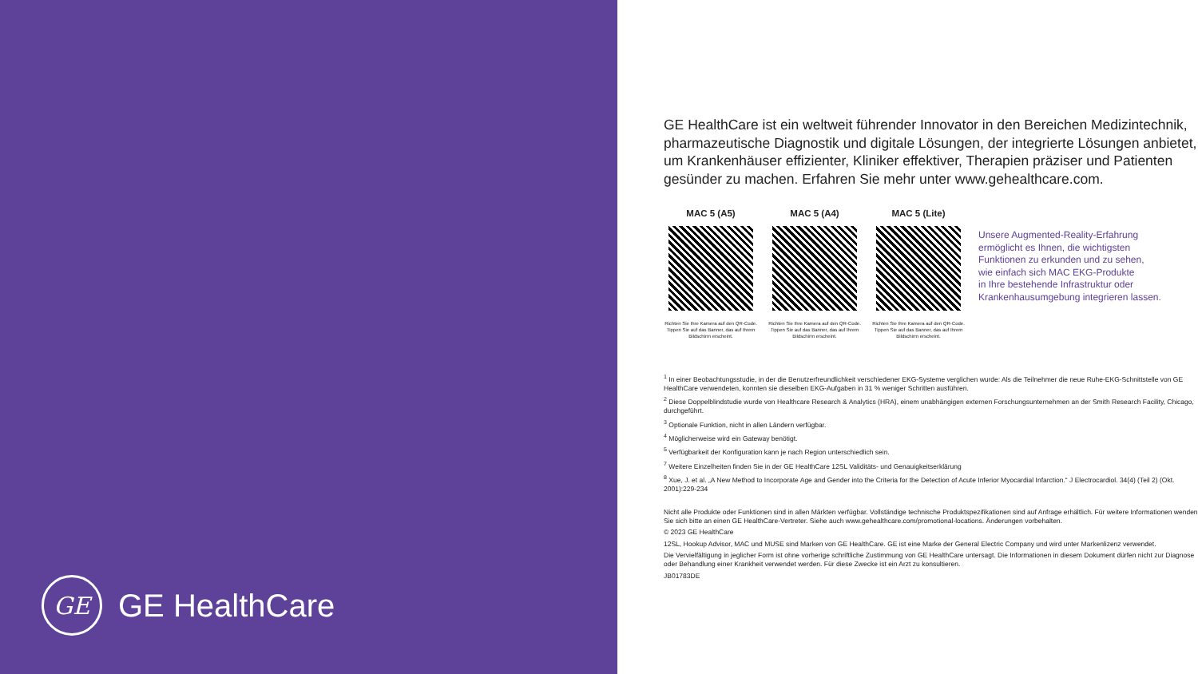GE
GE HealthCare
GE HealthCare ist ein weltweit führender Innovator in den Bereichen Medizintechnik, pharmazeutische Diagnostik und digitale Lösungen, der integrierte Lösungen anbietet, um Krankenhäuser effizienter, Kliniker effektiver, Therapien präziser und Patienten gesünder zu machen. Erfahren Sie mehr unter www.gehealthcare.com.
MAC 5 (A5)
Richten Sie Ihre Kamera auf den QR-Code. Tippen Sie auf das Banner, das auf Ihrem Bildschirm erscheint.
MAC 5 (A4)
Richten Sie Ihre Kamera auf den QR-Code. Tippen Sie auf das Banner, das auf Ihrem Bildschirm erscheint.
MAC 5 (Lite)
Richten Sie Ihre Kamera auf den QR-Code. Tippen Sie auf das Banner, das auf Ihrem Bildschirm erscheint.
Unsere Augmented-Reality-Erfahrung
ermöglicht es Ihnen, die wichtigsten
Funktionen zu erkunden und zu sehen,
wie einfach sich MAC EKG-Produkte
in Ihre bestehende Infrastruktur oder
Krankenhausumgebung integrieren lassen.
<sup>1</sup> In einer Beobachtungsstudie, in der die Benutzerfreundlichkeit verschiedener EKG-Systeme verglichen wurde: Als die Teilnehmer die neue Ruhe-EKG-Schnittstelle von GE HealthCare verwendeten, konnten sie dieselben EKG-Aufgaben in 31 % weniger Schritten ausführen.
<sup>2</sup> Diese Doppelblindstudie wurde von Healthcare Research & Analytics (HRA), einem unabhängigen externen Forschungsunternehmen an der Smith Research Facility, Chicago, durchgeführt.
<sup>3</sup> Optionale Funktion, nicht in allen Ländern verfügbar.
<sup>4</sup> Möglicherweise wird ein Gateway benötigt.
<sup>5</sup> Verfügbarkeit der Konfiguration kann je nach Region unterschiedlich sein.
<sup>7</sup> Weitere Einzelheiten finden Sie in der GE HealthCare 12SL Validitäts- und Genauigkeitserklärung
<sup>8</sup> Xue, J. et al. „A New Method to Incorporate Age and Gender into the Criteria for the Detection of Acute Inferior Myocardial Infarction.“ J Electrocardiol. 34(4) (Teil 2) (Okt. 2001):229-234
Nicht alle Produkte oder Funktionen sind in allen Märkten verfügbar. Vollständige technische Produktspezifikationen sind auf Anfrage erhältlich. Für weitere Informationen wenden Sie sich bitte an einen GE HealthCare-Vertreter. Siehe auch www.gehealthcare.com/promotional-locations. Änderungen vorbehalten.
© 2023 GE HealthCare
12SL, Hookup Advisor, MAC und MUSE sind Marken von GE HealthCare. GE ist eine Marke der General Electric Company und wird unter Markenlizenz verwendet.
Die Vervielfältigung in jeglicher Form ist ohne vorherige schriftliche Zustimmung von GE HealthCare untersagt. Die Informationen in diesem Dokument dürfen nicht zur Diagnose oder Behandlung einer Krankheit verwendet werden. Für diese Zwecke ist ein Arzt zu konsultieren.
JB01783DE